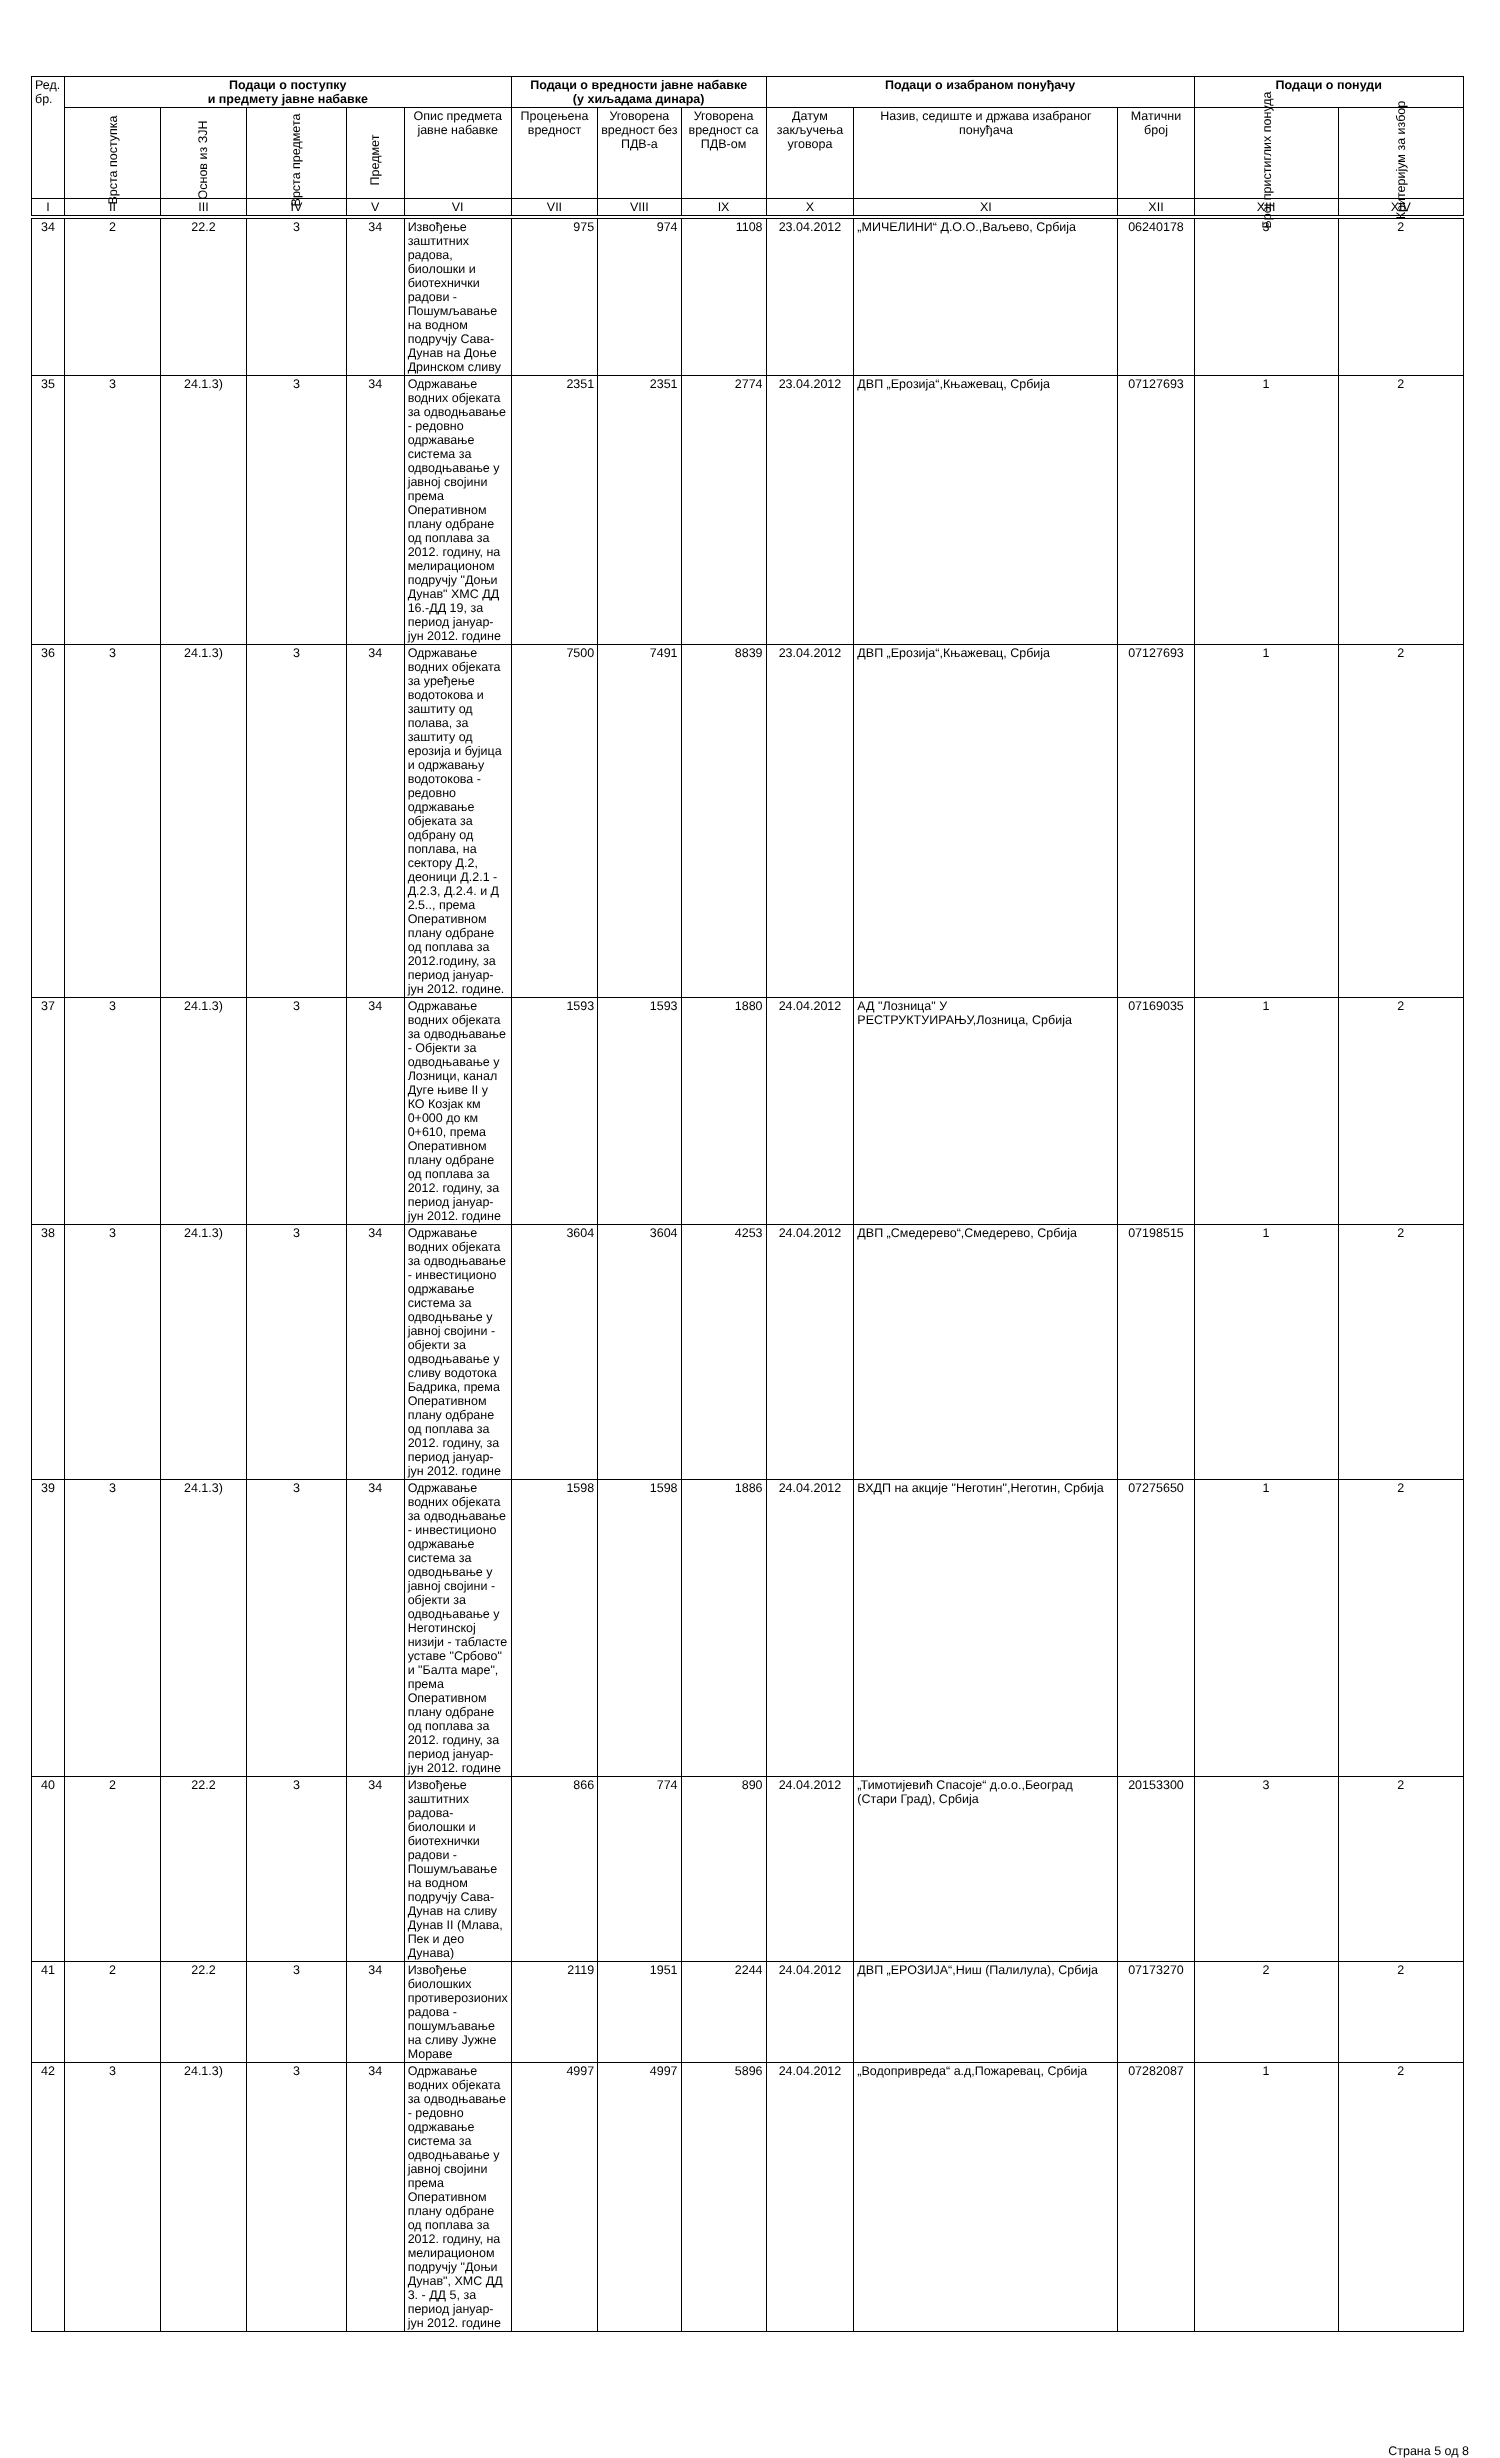| Ред. бр. | Подаци о поступку и предмету јавне набавке | | | | | Подаци о вредности јавне набавке (у хиљадама динара) | | | Подаци о изабраном понуђачу | | | Подаци о понуди | |
| --- | --- | --- | --- | --- | --- | --- | --- | --- | --- | --- | --- | --- | --- |
| | Врста поступка | Основ из ЗЈН | Врста предмета | Предмет | Опис предмета јавне набавке | Процењена вредност | Уговорена вредност без ПДВ-а | Уговорена вредност са ПДВ-ом | Датум закључења уговора | Назив, седиште и држава изабраног понуђача | Матични број | Број пристиглих понуда | Критеријум за избор |
| I | II | III | IV | V | VI | VII | VIII | IX | X | XI | XII | XIII | XIV |
| 34 | 2 | 22.2 | 3 | 34 | Извођење заштитних радова, биолошки и биотехнички радови - Пошумљавање на водном подручју Сава-Дунав на Доње Дринском сливу | 975 | 974 | 1108 | 23.04.2012 | „МИЧЕЛИНИ“ Д.О.О.,Ваљево, Србија | 06240178 | 3 | 2 |
| 35 | 3 | 24.1.3) | 3 | 34 | Одржавање водних објеката за одводњавање - редовно одржавање система за одводњавање у јавној својини према Оперативном плану одбране од поплава за 2012. годину, на мелирационом подручју "Доњи Дунав" ХМС ДД 16.-ДД 19, за период јануар-јун 2012. године | 2351 | 2351 | 2774 | 23.04.2012 | ДВП „Ерозија“,Књажевац, Србија | 07127693 | 1 | 2 |
| 36 | 3 | 24.1.3) | 3 | 34 | Одржавање водних објеката за уређење водотокова и заштиту од полава, за заштиту од ерозија и бујица и одржавању водотокова - редовно одржавање објеката за одбрану од поплава, на сектору Д.2, деоници Д.2.1 - Д.2.3, Д.2.4. и Д 2.5.., према Оперативном плану одбране од поплава за 2012.годину, за период јануар-јун 2012. године. | 7500 | 7491 | 8839 | 23.04.2012 | ДВП „Ерозија“,Књажевац, Србија | 07127693 | 1 | 2 |
| 37 | 3 | 24.1.3) | 3 | 34 | Одржавање водних објеката за одводњавање - Објекти за одводњавање у Лозници, канал Дуге њиве II у КО Козјак км 0+000 до км 0+610, према Оперативном плану одбране од поплава за 2012. годину, за период јануар-јун 2012. године | 1593 | 1593 | 1880 | 24.04.2012 | АД "Лозница" У РЕСТРУКТУИРАЊУ,Лозница, Србија | 07169035 | 1 | 2 |
| 38 | 3 | 24.1.3) | 3 | 34 | Одржавање водних објеката за одводњавање - инвестиционо одржавање система за одводњвање у јавној својини - објекти за одводњавање у сливу водотока Бадрика, према Оперативном плану одбране од поплава за 2012. годину, за период јануар-јун 2012. године | 3604 | 3604 | 4253 | 24.04.2012 | ДВП „Смедерево“,Смедерево, Србија | 07198515 | 1 | 2 |
| 39 | 3 | 24.1.3) | 3 | 34 | Одржавање водних објеката за одводњавање - инвестиционо одржавање система за одводњвање у јавној својини - објекти за одводњавање у Неготинској низији - табласте уставе "Србово" и "Балта маре", према Оперативном плану одбране од поплава за 2012. годину, за период јануар-јун 2012. године | 1598 | 1598 | 1886 | 24.04.2012 | ВХДП на акције "Неготин",Неготин, Србија | 07275650 | 1 | 2 |
| 40 | 2 | 22.2 | 3 | 34 | Извођење заштитних радова-биолошки и биотехнички радови - Пошумљавање на водном подручју Сава-Дунав на сливу Дунав II (Млава, Пек и део Дунава) | 866 | 774 | 890 | 24.04.2012 | „Тимотијевић Спасоје“ д.о.о.,Београд (Стари Град), Србија | 20153300 | 3 | 2 |
| 41 | 2 | 22.2 | 3 | 34 | Извођење биолошких противерозионих радова - пошумљавање на сливу Јужне Мораве | 2119 | 1951 | 2244 | 24.04.2012 | ДВП „ЕРОЗИЈА“,Ниш (Палилула), Србија | 07173270 | 2 | 2 |
| 42 | 3 | 24.1.3) | 3 | 34 | Одржавање водних објеката за одводњавање - редовно одржавање система за одводњавање у јавној својини према Оперативном плану одбране од поплава за 2012. годину, на мелирационом подручју "Доњи Дунав", ХМС ДД 3. - ДД 5, за период јануар-јун 2012. године | 4997 | 4997 | 5896 | 24.04.2012 | „Водопривреда“ а.д,Пожаревац, Србија | 07282087 | 1 | 2 |
Страна 5 од 8